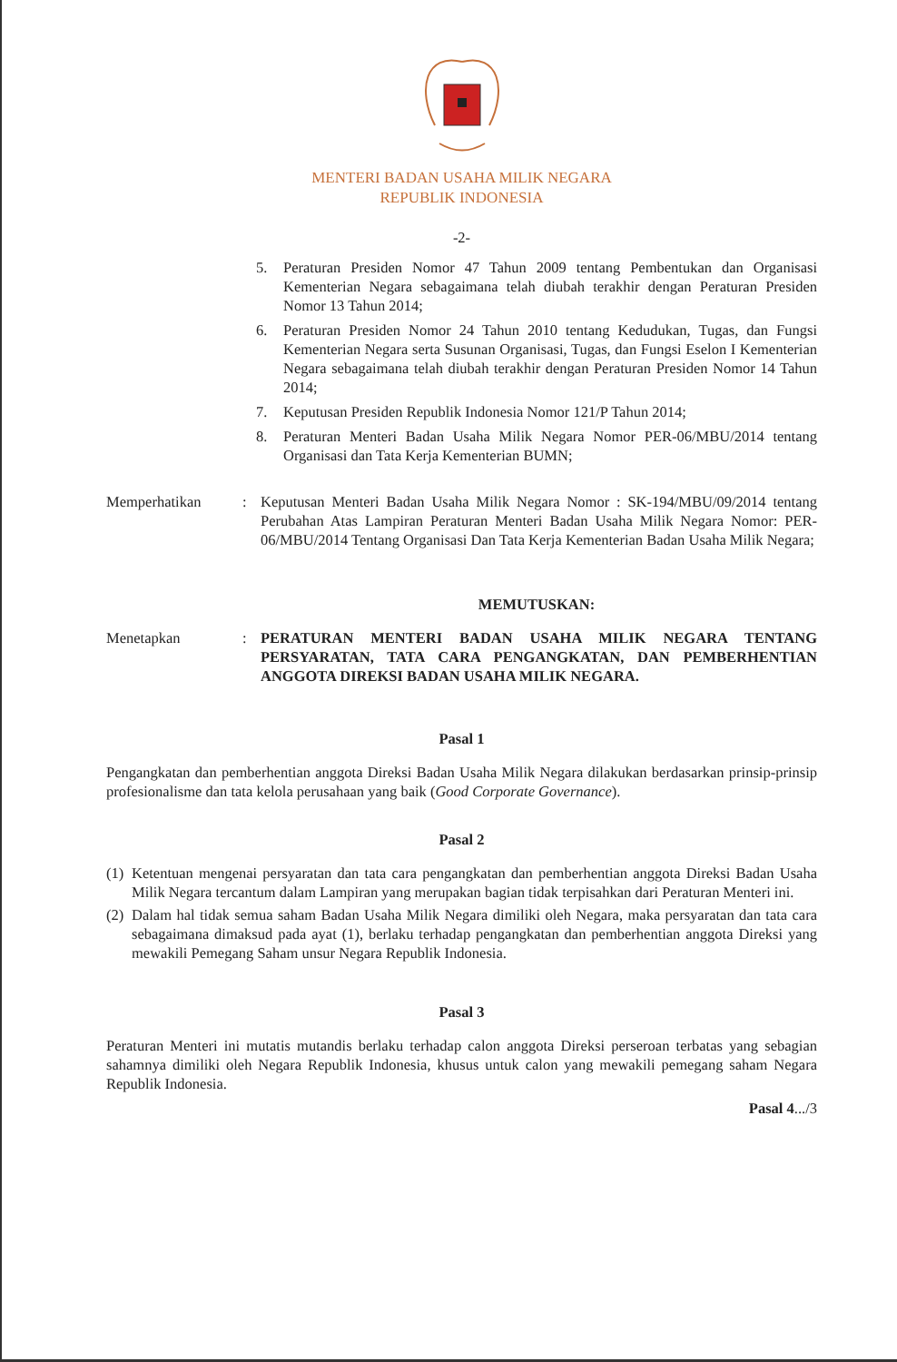MENTERI BADAN USAHA MILIK NEGARA
REPUBLIK INDONESIA
-2-
5. Peraturan Presiden Nomor 47 Tahun 2009 tentang Pembentukan dan Organisasi Kementerian Negara sebagaimana telah diubah terakhir dengan Peraturan Presiden Nomor 13 Tahun 2014;
6. Peraturan Presiden Nomor 24 Tahun 2010 tentang Kedudukan, Tugas, dan Fungsi Kementerian Negara serta Susunan Organisasi, Tugas, dan Fungsi Eselon I Kementerian Negara sebagaimana telah diubah terakhir dengan Peraturan Presiden Nomor 14 Tahun 2014;
7. Keputusan Presiden Republik Indonesia Nomor 121/P Tahun 2014;
8. Peraturan Menteri Badan Usaha Milik Negara Nomor PER-06/MBU/2014 tentang Organisasi dan Tata Kerja Kementerian BUMN;
Memperhatikan: Keputusan Menteri Badan Usaha Milik Negara Nomor : SK-194/MBU/09/2014 tentang Perubahan Atas Lampiran Peraturan Menteri Badan Usaha Milik Negara Nomor: PER-06/MBU/2014 Tentang Organisasi Dan Tata Kerja Kementerian Badan Usaha Milik Negara;
MEMUTUSKAN:
Menetapkan: PERATURAN MENTERI BADAN USAHA MILIK NEGARA TENTANG PERSYARATAN, TATA CARA PENGANGKATAN, DAN PEMBERHENTIAN ANGGOTA DIREKSI BADAN USAHA MILIK NEGARA.
Pasal 1
Pengangkatan dan pemberhentian anggota Direksi Badan Usaha Milik Negara dilakukan berdasarkan prinsip-prinsip profesionalisme dan tata kelola perusahaan yang baik (Good Corporate Governance).
Pasal 2
(1) Ketentuan mengenai persyaratan dan tata cara pengangkatan dan pemberhentian anggota Direksi Badan Usaha Milik Negara tercantum dalam Lampiran yang merupakan bagian tidak terpisahkan dari Peraturan Menteri ini.
(2) Dalam hal tidak semua saham Badan Usaha Milik Negara dimiliki oleh Negara, maka persyaratan dan tata cara sebagaimana dimaksud pada ayat (1), berlaku terhadap pengangkatan dan pemberhentian anggota Direksi yang mewakili Pemegang Saham unsur Negara Republik Indonesia.
Pasal 3
Peraturan Menteri ini mutatis mutandis berlaku terhadap calon anggota Direksi perseroan terbatas yang sebagian sahamnya dimiliki oleh Negara Republik Indonesia, khusus untuk calon yang mewakili pemegang saham Negara Republik Indonesia.
Pasal 4.../3